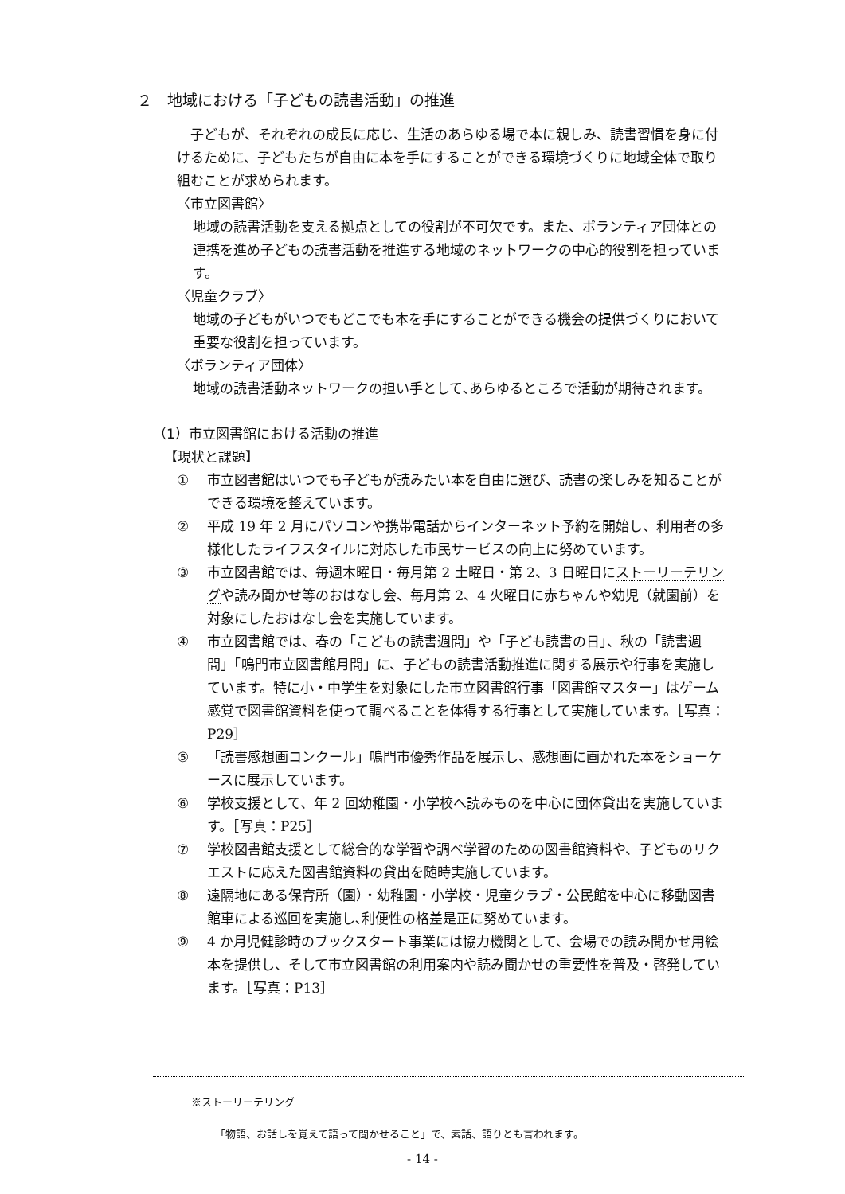２　地域における「子どもの読書活動」の推進
　子どもが、それぞれの成長に応じ、生活のあらゆる場で本に親しみ、読書習慣を身に付けるために、子どもたちが自由に本を手にすることができる環境づくりに地域全体で取り組むことが求められます。
〈市立図書館〉
地域の読書活動を支える拠点としての役割が不可欠です。また、ボランティア団体との連携を進め子どもの読書活動を推進する地域のネットワークの中心的役割を担っています。
〈児童クラブ〉
地域の子どもがいつでもどこでも本を手にすることができる機会の提供づくりにおいて重要な役割を担っています。
〈ボランティア団体〉
地域の読書活動ネットワークの担い手として､あらゆるところで活動が期待されます。
（1）市立図書館における活動の推進
【現状と課題】
① 市立図書館はいつでも子どもが読みたい本を自由に選び、読書の楽しみを知ることができる環境を整えています。
② 平成 19 年 2 月にパソコンや携帯電話からインターネット予約を開始し、利用者の多様化したライフスタイルに対応した市民サービスの向上に努めています。
③ 市立図書館では、毎週木曜日・毎月第 2 土曜日・第 2、3 日曜日にストーリーテリングや読み聞かせ等のおはなし会、毎月第 2、4 火曜日に赤ちゃんや幼児（就園前）を対象にしたおはなし会を実施しています。
④ 市立図書館では、春の「こどもの読書週間」や「子ども読書の日」、秋の「読書週間」「鳴門市立図書館月間」に、子どもの読書活動推進に関する展示や行事を実施しています。特に小・中学生を対象にした市立図書館行事「図書館マスター」はゲーム感覚で図書館資料を使って調べることを体得する行事として実施しています。［写真：P29］
⑤ 「読書感想画コンクール」鳴門市優秀作品を展示し、感想画に画かれた本をショーケースに展示しています。
⑥ 学校支援として、年 2 回幼稚園・小学校へ読みものを中心に団体貸出を実施しています。［写真：P25］
⑦ 学校図書館支援として総合的な学習や調べ学習のための図書館資料や、子どものリクエストに応えた図書館資料の貸出を随時実施しています。
⑧ 遠隔地にある保育所（園）・幼稚園・小学校・児童クラブ・公民館を中心に移動図書館車による巡回を実施し､利便性の格差是正に努めています。
⑨ 4 か月児健診時のブックスタート事業には協力機関として、会場での読み聞かせ用絵本を提供し、そして市立図書館の利用案内や読み聞かせの重要性を普及・啓発しています。［写真：P13］
※ストーリーテリング
「物語、お話しを覚えて語って聞かせること」で、素話、語りとも言われます。
- 14 -